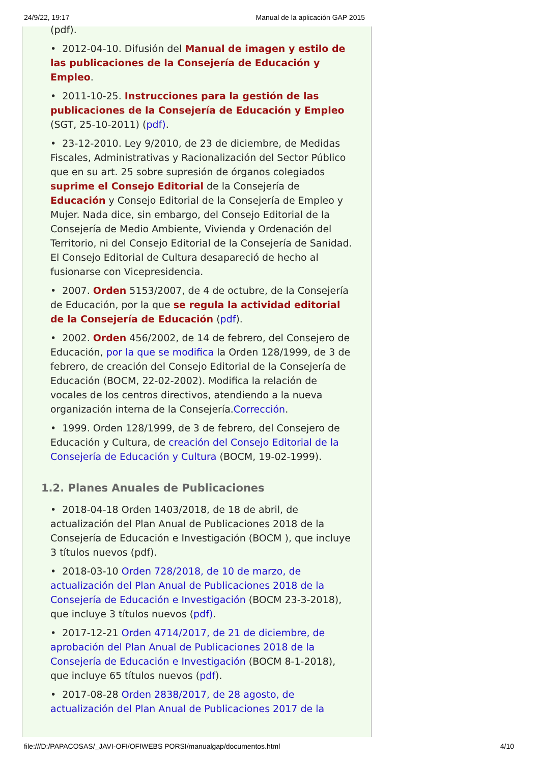24/9/22, 19:17 Manual de la aplicación GAP 2015
(pdf).
• 2012-04-10. Difusión del Manual de imagen y estilo de las publicaciones de la Consejería de Educación y Empleo.
• 2011-10-25. Instrucciones para la gestión de las publicaciones de la Consejería de Educación y Empleo (SGT, 25-10-2011) (pdf).
• 23-12-2010. Ley 9/2010, de 23 de diciembre, de Medidas Fiscales, Administrativas y Racionalización del Sector Público que en su art. 25 sobre supresión de órganos colegiados suprime el Consejo Editorial de la Consejería de Educación y Consejo Editorial de la Consejería de Empleo y Mujer. Nada dice, sin embargo, del Consejo Editorial de la Consejería de Medio Ambiente, Vivienda y Ordenación del Territorio, ni del Consejo Editorial de la Consejería de Sanidad. El Consejo Editorial de Cultura desapareció de hecho al fusionarse con Vicepresidencia.
• 2007. Orden 5153/2007, de 4 de octubre, de la Consejería de Educación, por la que se regula la actividad editorial de la Consejería de Educación (pdf).
• 2002. Orden 456/2002, de 14 de febrero, del Consejero de Educación, por la que se modifica la Orden 128/1999, de 3 de febrero, de creación del Consejo Editorial de la Consejería de Educación (BOCM, 22-02-2002). Modifica la relación de vocales de los centros directivos, atendiendo a la nueva organización interna de la Consejería.Corrección.
• 1999. Orden 128/1999, de 3 de febrero, del Consejero de Educación y Cultura, de creación del Consejo Editorial de la Consejería de Educación y Cultura (BOCM, 19-02-1999).
1.2. Planes Anuales de Publicaciones
• 2018-04-18 Orden 1403/2018, de 18 de abril, de actualización del Plan Anual de Publicaciones 2018 de la Consejería de Educación e Investigación (BOCM ), que incluye 3 títulos nuevos (pdf).
• 2018-03-10 Orden 728/2018, de 10 de marzo, de actualización del Plan Anual de Publicaciones 2018 de la Consejería de Educación e Investigación (BOCM 23-3-2018), que incluye 3 títulos nuevos (pdf).
• 2017-12-21 Orden 4714/2017, de 21 de diciembre, de aprobación del Plan Anual de Publicaciones 2018 de la Consejería de Educación e Investigación (BOCM 8-1-2018), que incluye 65 títulos nuevos (pdf).
• 2017-08-28 Orden 2838/2017, de 28 agosto, de actualización del Plan Anual de Publicaciones 2017 de la
file:///D:/PAPACOSAS/_JAVI-OFI/OFIWEBS PORSI/manualgap/documentos.html 4/10